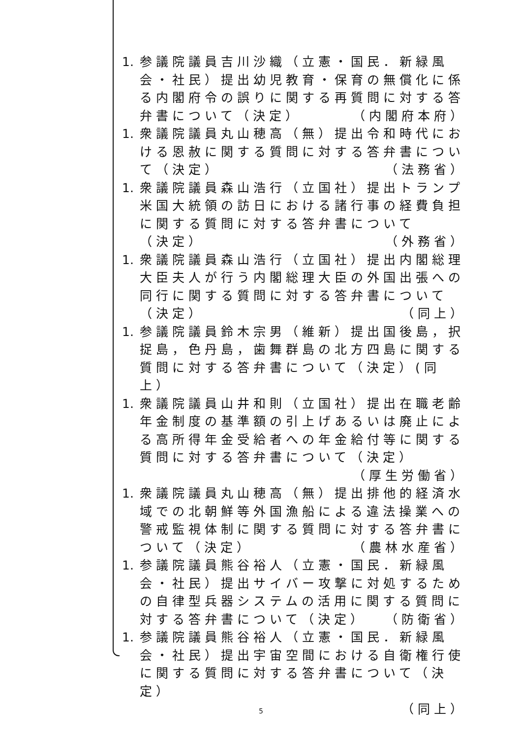1.
参議院議員吉川沙織（立憲・国民．新緑風会・社民）提出幼児教育・保育の無償化に係る内閣府令の誤りに関する再質問に対する答弁書について（決定） （内閣府本府）
1.
衆議院議員丸山穂高（無）提出令和時代における恩赦に関する質問に対する答弁書について（決定） （法務省）
1.
衆議院議員森山浩行（立国社）提出トランプ米国大統領の訪日における諸行事の経費負担に関する質問に対する答弁書について
（決定） （外務省）
1.
衆議院議員森山浩行（立国社）提出内閣総理大臣夫人が行う内閣総理大臣の外国出張への同行に関する質問に対する答弁書について
（決定） （同上）
1.
参議院議員鈴木宗男（維新）提出国後島，択捉島，色丹島，歯舞群島の北方四島に関する質問に対する答弁書について（決定）(同上）
1.
衆議院議員山井和則（立国社）提出在職老齢年金制度の基準額の引上げあるいは廃止による高所得年金受給者への年金給付等に関する質問に対する答弁書について（決定）
（厚生労働省）
1.
衆議院議員丸山穂高（無）提出排他的経済水域での北朝鮮等外国漁船による違法操業への警戒監視体制に関する質問に対する答弁書について（決定） （農林水産省）
1.
参議院議員熊谷裕人（立憲・国民．新緑風会・社民）提出サイバー攻撃に対処するための自律型兵器システムの活用に関する質問に対する答弁書について（決定） （防衛省）
1.
参議院議員熊谷裕人（立憲・国民．新緑風会・社民）提出宇宙空間における自衛権行使に関する質問に対する答弁書について（決定）
（同上）
5